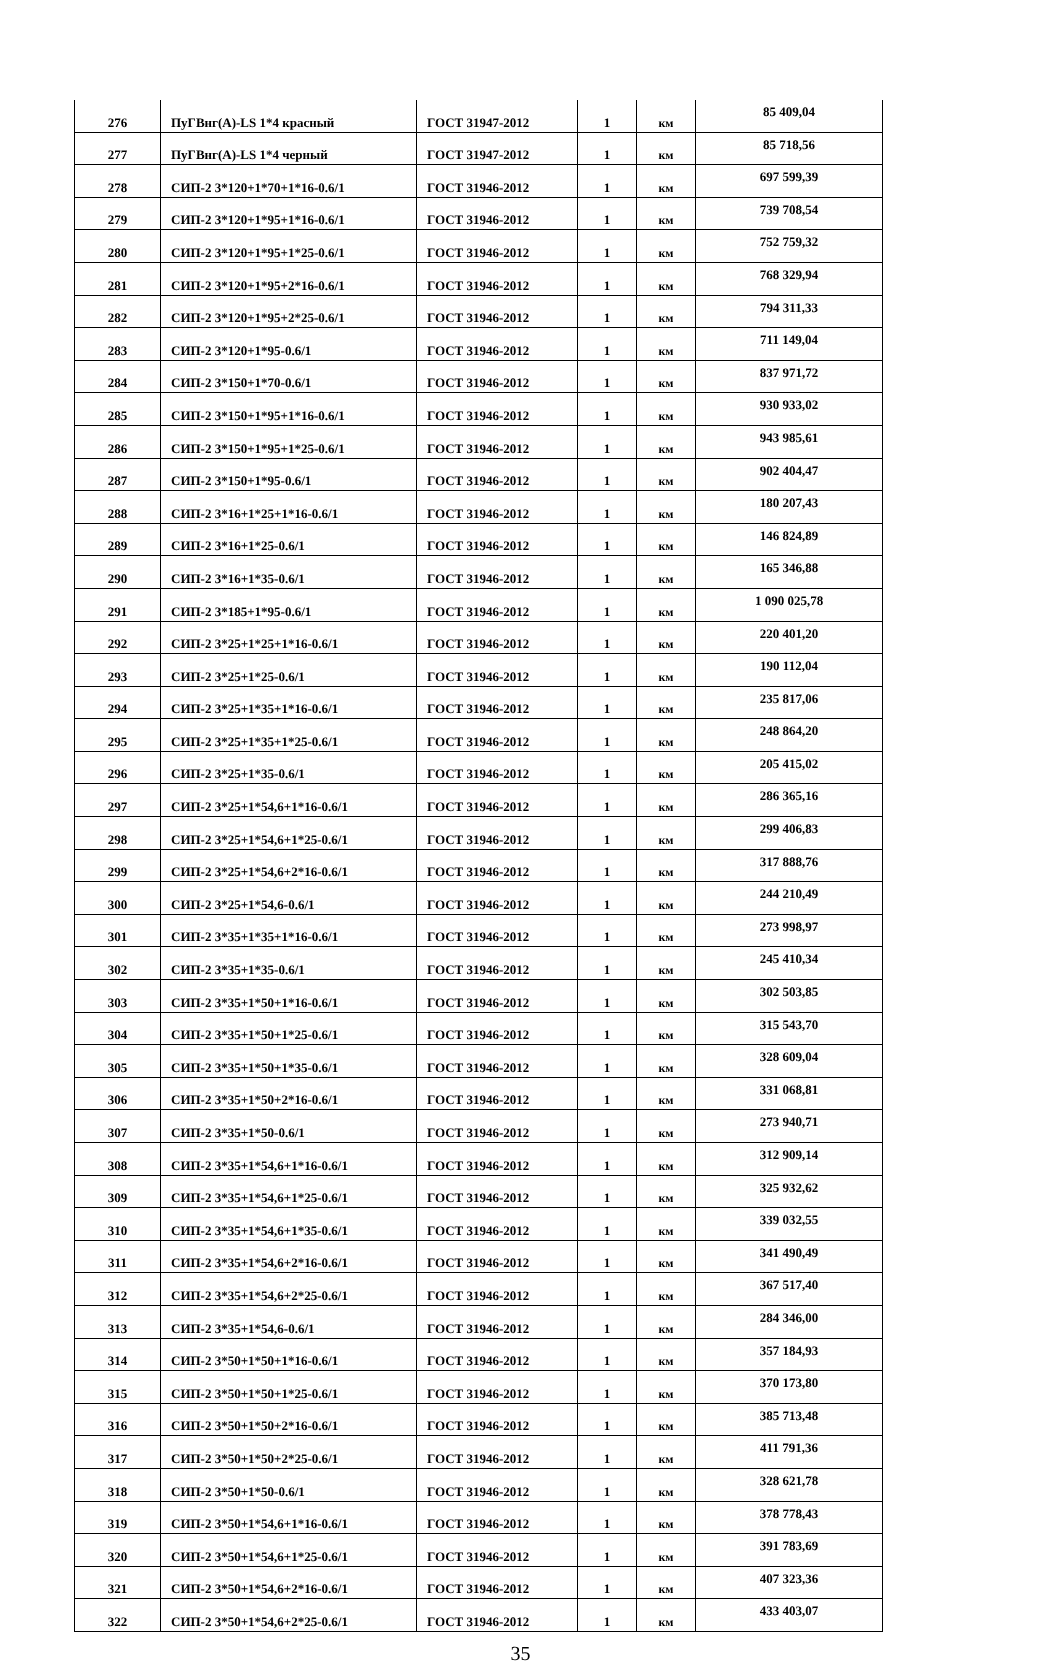| 276 | ПуГВнг(А)-LS 1*4 красный | ГОСТ 31947-2012 | 1 | км | 85 409,04 |
| 277 | ПуГВнг(А)-LS 1*4 черный | ГОСТ 31947-2012 | 1 | км | 85 718,56 |
| 278 | СИП-2 3*120+1*70+1*16-0.6/1 | ГОСТ 31946-2012 | 1 | км | 697 599,39 |
| 279 | СИП-2 3*120+1*95+1*16-0.6/1 | ГОСТ 31946-2012 | 1 | км | 739 708,54 |
| 280 | СИП-2 3*120+1*95+1*25-0.6/1 | ГОСТ 31946-2012 | 1 | км | 752 759,32 |
| 281 | СИП-2 3*120+1*95+2*16-0.6/1 | ГОСТ 31946-2012 | 1 | км | 768 329,94 |
| 282 | СИП-2 3*120+1*95+2*25-0.6/1 | ГОСТ 31946-2012 | 1 | км | 794 311,33 |
| 283 | СИП-2 3*120+1*95-0.6/1 | ГОСТ 31946-2012 | 1 | км | 711 149,04 |
| 284 | СИП-2 3*150+1*70-0.6/1 | ГОСТ 31946-2012 | 1 | км | 837 971,72 |
| 285 | СИП-2 3*150+1*95+1*16-0.6/1 | ГОСТ 31946-2012 | 1 | км | 930 933,02 |
| 286 | СИП-2 3*150+1*95+1*25-0.6/1 | ГОСТ 31946-2012 | 1 | км | 943 985,61 |
| 287 | СИП-2 3*150+1*95-0.6/1 | ГОСТ 31946-2012 | 1 | км | 902 404,47 |
| 288 | СИП-2 3*16+1*25+1*16-0.6/1 | ГОСТ 31946-2012 | 1 | км | 180 207,43 |
| 289 | СИП-2 3*16+1*25-0.6/1 | ГОСТ 31946-2012 | 1 | км | 146 824,89 |
| 290 | СИП-2 3*16+1*35-0.6/1 | ГОСТ 31946-2012 | 1 | км | 165 346,88 |
| 291 | СИП-2 3*185+1*95-0.6/1 | ГОСТ 31946-2012 | 1 | км | 1 090 025,78 |
| 292 | СИП-2 3*25+1*25+1*16-0.6/1 | ГОСТ 31946-2012 | 1 | км | 220 401,20 |
| 293 | СИП-2 3*25+1*25-0.6/1 | ГОСТ 31946-2012 | 1 | км | 190 112,04 |
| 294 | СИП-2 3*25+1*35+1*16-0.6/1 | ГОСТ 31946-2012 | 1 | км | 235 817,06 |
| 295 | СИП-2 3*25+1*35+1*25-0.6/1 | ГОСТ 31946-2012 | 1 | км | 248 864,20 |
| 296 | СИП-2 3*25+1*35-0.6/1 | ГОСТ 31946-2012 | 1 | км | 205 415,02 |
| 297 | СИП-2 3*25+1*54,6+1*16-0.6/1 | ГОСТ 31946-2012 | 1 | км | 286 365,16 |
| 298 | СИП-2 3*25+1*54,6+1*25-0.6/1 | ГОСТ 31946-2012 | 1 | км | 299 406,83 |
| 299 | СИП-2 3*25+1*54,6+2*16-0.6/1 | ГОСТ 31946-2012 | 1 | км | 317 888,76 |
| 300 | СИП-2 3*25+1*54,6-0.6/1 | ГОСТ 31946-2012 | 1 | км | 244 210,49 |
| 301 | СИП-2 3*35+1*35+1*16-0.6/1 | ГОСТ 31946-2012 | 1 | км | 273 998,97 |
| 302 | СИП-2 3*35+1*35-0.6/1 | ГОСТ 31946-2012 | 1 | км | 245 410,34 |
| 303 | СИП-2 3*35+1*50+1*16-0.6/1 | ГОСТ 31946-2012 | 1 | км | 302 503,85 |
| 304 | СИП-2 3*35+1*50+1*25-0.6/1 | ГОСТ 31946-2012 | 1 | км | 315 543,70 |
| 305 | СИП-2 3*35+1*50+1*35-0.6/1 | ГОСТ 31946-2012 | 1 | км | 328 609,04 |
| 306 | СИП-2 3*35+1*50+2*16-0.6/1 | ГОСТ 31946-2012 | 1 | км | 331 068,81 |
| 307 | СИП-2 3*35+1*50-0.6/1 | ГОСТ 31946-2012 | 1 | км | 273 940,71 |
| 308 | СИП-2 3*35+1*54,6+1*16-0.6/1 | ГОСТ 31946-2012 | 1 | км | 312 909,14 |
| 309 | СИП-2 3*35+1*54,6+1*25-0.6/1 | ГОСТ 31946-2012 | 1 | км | 325 932,62 |
| 310 | СИП-2 3*35+1*54,6+1*35-0.6/1 | ГОСТ 31946-2012 | 1 | км | 339 032,55 |
| 311 | СИП-2 3*35+1*54,6+2*16-0.6/1 | ГОСТ 31946-2012 | 1 | км | 341 490,49 |
| 312 | СИП-2 3*35+1*54,6+2*25-0.6/1 | ГОСТ 31946-2012 | 1 | км | 367 517,40 |
| 313 | СИП-2 3*35+1*54,6-0.6/1 | ГОСТ 31946-2012 | 1 | км | 284 346,00 |
| 314 | СИП-2 3*50+1*50+1*16-0.6/1 | ГОСТ 31946-2012 | 1 | км | 357 184,93 |
| 315 | СИП-2 3*50+1*50+1*25-0.6/1 | ГОСТ 31946-2012 | 1 | км | 370 173,80 |
| 316 | СИП-2 3*50+1*50+2*16-0.6/1 | ГОСТ 31946-2012 | 1 | км | 385 713,48 |
| 317 | СИП-2 3*50+1*50+2*25-0.6/1 | ГОСТ 31946-2012 | 1 | км | 411 791,36 |
| 318 | СИП-2 3*50+1*50-0.6/1 | ГОСТ 31946-2012 | 1 | км | 328 621,78 |
| 319 | СИП-2 3*50+1*54,6+1*16-0.6/1 | ГОСТ 31946-2012 | 1 | км | 378 778,43 |
| 320 | СИП-2 3*50+1*54,6+1*25-0.6/1 | ГОСТ 31946-2012 | 1 | км | 391 783,69 |
| 321 | СИП-2 3*50+1*54,6+2*16-0.6/1 | ГОСТ 31946-2012 | 1 | км | 407 323,36 |
| 322 | СИП-2 3*50+1*54,6+2*25-0.6/1 | ГОСТ 31946-2012 | 1 | км | 433 403,07 |
35